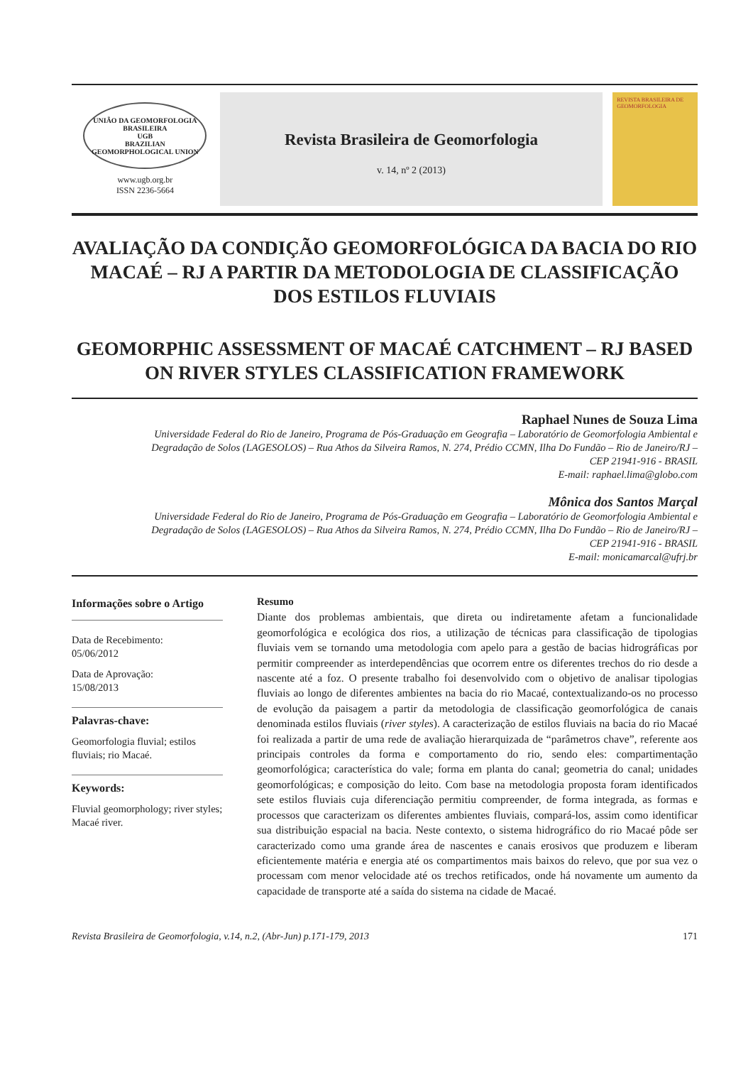UNIÃO DA GEOMORFOLOGIA BRASILEIRA
UGB
BRAZILIAN GEOMORPHOLOGICAL UNION
www.ugb.org.br
ISSN 2236-5664
Revista Brasileira de Geomorfologia
v. 14, nº 2 (2013)
REVISTA BRASILEIRA DE GEOMORFOLOGIA
AVALIAÇÃO DA CONDIÇÃO GEOMORFOLÓGICA DA BACIA DO RIO MACAÉ – RJ A PARTIR DA METODOLOGIA DE CLASSIFICAÇÃO DOS ESTILOS FLUVIAIS
GEOMORPHIC ASSESSMENT OF MACAÉ CATCHMENT – RJ BASED ON RIVER STYLES CLASSIFICATION FRAMEWORK
Raphael Nunes de Souza Lima
Universidade Federal do Rio de Janeiro, Programa de Pós-Graduação em Geografia – Laboratório de Geomorfologia Ambiental e Degradação de Solos (LAGESOLOS) – Rua Athos da Silveira Ramos, N. 274, Prédio CCMN, Ilha Do Fundão – Rio de Janeiro/RJ – CEP 21941-916 - BRASIL
E-mail: raphael.lima@globo.com
Mônica dos Santos Marçal
Universidade Federal do Rio de Janeiro, Programa de Pós-Graduação em Geografia – Laboratório de Geomorfologia Ambiental e Degradação de Solos (LAGESOLOS) – Rua Athos da Silveira Ramos, N. 274, Prédio CCMN, Ilha Do Fundão – Rio de Janeiro/RJ – CEP 21941-916 - BRASIL
E-mail: monicamarcal@ufrj.br
Informações sobre o Artigo
Data de Recebimento:
05/06/2012
Data de Aprovação:
15/08/2013
Palavras-chave:
Geomorfologia fluvial; estilos fluviais; rio Macaé.
Keywords:
Fluvial geomorphology; river styles; Macaé river.
Resumo
Diante dos problemas ambientais, que direta ou indiretamente afetam a funcionalidade geomorfológica e ecológica dos rios, a utilização de técnicas para classificação de tipologias fluviais vem se tornando uma metodologia com apelo para a gestão de bacias hidrográficas por permitir compreender as interdependências que ocorrem entre os diferentes trechos do rio desde a nascente até a foz. O presente trabalho foi desenvolvido com o objetivo de analisar tipologias fluviais ao longo de diferentes ambientes na bacia do rio Macaé, contextualizando-os no processo de evolução da paisagem a partir da metodologia de classificação geomorfológica de canais denominada estilos fluviais (river styles). A caracterização de estilos fluviais na bacia do rio Macaé foi realizada a partir de uma rede de avaliação hierarquizada de “parâmetros chave”, referente aos principais controles da forma e comportamento do rio, sendo eles: compartimentação geomorfológica; característica do vale; forma em planta do canal; geometria do canal; unidades geomorfológicas; e composição do leito. Com base na metodologia proposta foram identificados sete estilos fluviais cuja diferenciação permitiu compreender, de forma integrada, as formas e processos que caracterizam os diferentes ambientes fluviais, compará-los, assim como identificar sua distribuição espacial na bacia. Neste contexto, o sistema hidrográfico do rio Macaé pôde ser caracterizado como uma grande área de nascentes e canais erosivos que produzem e liberam eficientemente matéria e energia até os compartimentos mais baixos do relevo, que por sua vez o processam com menor velocidade até os trechos retificados, onde há novamente um aumento da capacidade de transporte até a saída do sistema na cidade de Macaé.
Revista Brasileira de Geomorfologia, v.14, n.2, (Abr-Jun) p.171-179, 2013 171